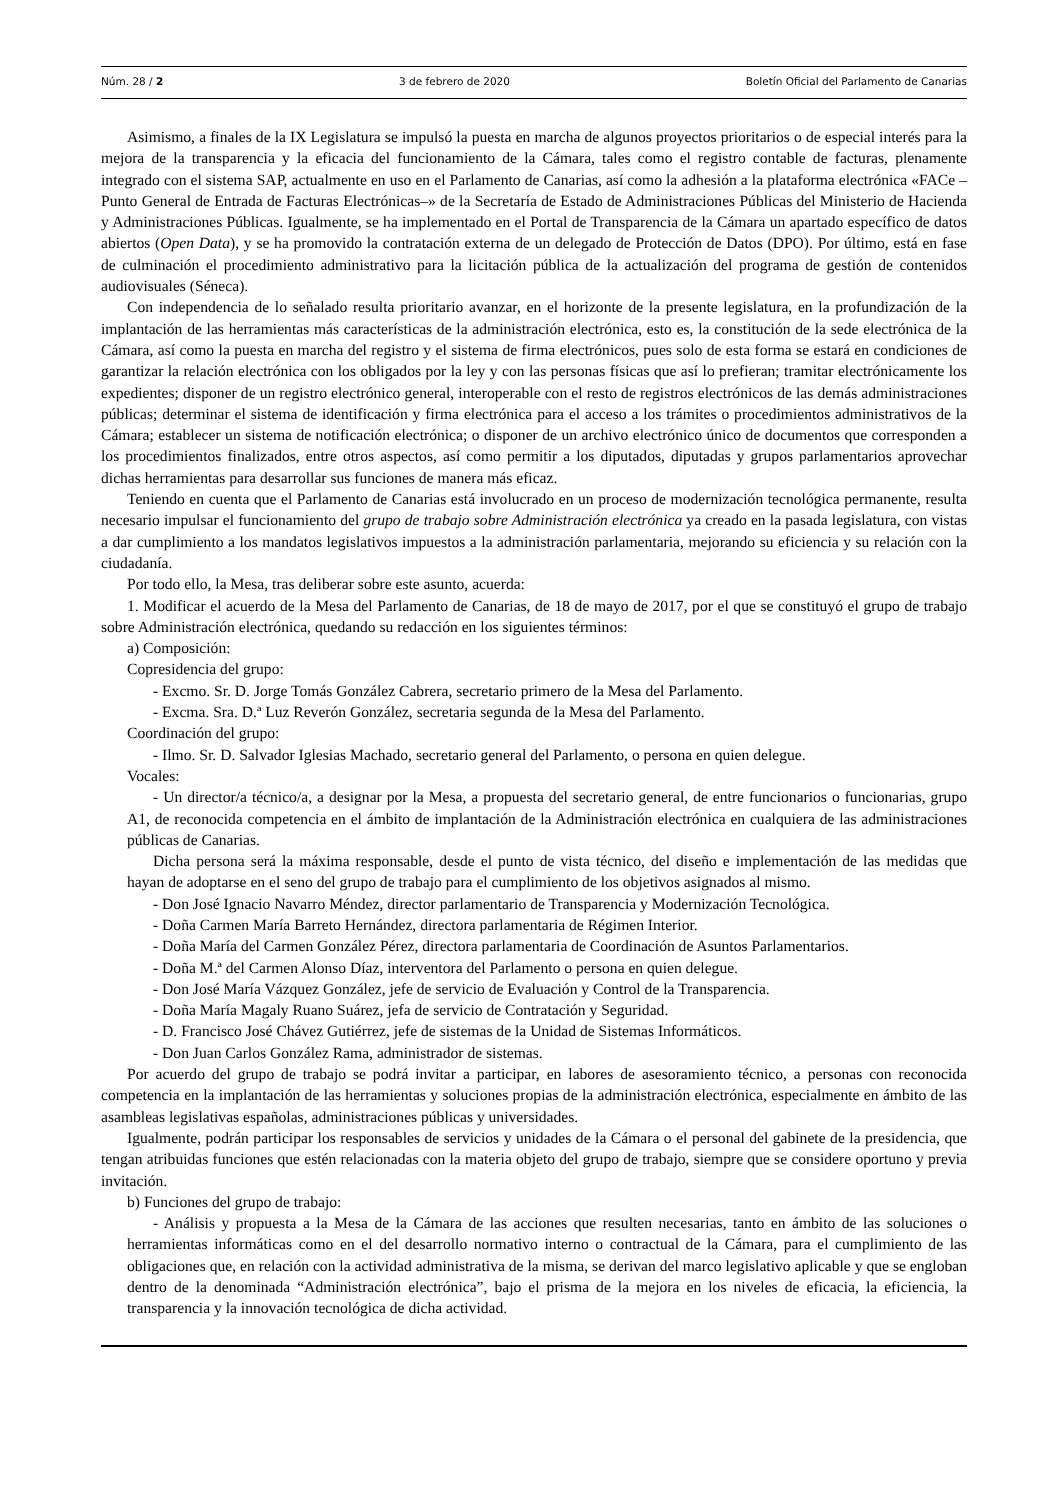Núm. 28 / 2 3 de febrero de 2020 Boletín Oficial del Parlamento de Canarias
Asimismo, a finales de la IX Legislatura se impulsó la puesta en marcha de algunos proyectos prioritarios o de especial interés para la mejora de la transparencia y la eficacia del funcionamiento de la Cámara, tales como el registro contable de facturas, plenamente integrado con el sistema SAP, actualmente en uso en el Parlamento de Canarias, así como la adhesión a la plataforma electrónica «FACe –Punto General de Entrada de Facturas Electrónicas–» de la Secretaría de Estado de Administraciones Públicas del Ministerio de Hacienda y Administraciones Públicas. Igualmente, se ha implementado en el Portal de Transparencia de la Cámara un apartado específico de datos abiertos (Open Data), y se ha promovido la contratación externa de un delegado de Protección de Datos (DPO). Por último, está en fase de culminación el procedimiento administrativo para la licitación pública de la actualización del programa de gestión de contenidos audiovisuales (Séneca).
Con independencia de lo señalado resulta prioritario avanzar, en el horizonte de la presente legislatura, en la profundización de la implantación de las herramientas más características de la administración electrónica, esto es, la constitución de la sede electrónica de la Cámara, así como la puesta en marcha del registro y el sistema de firma electrónicos, pues solo de esta forma se estará en condiciones de garantizar la relación electrónica con los obligados por la ley y con las personas físicas que así lo prefieran; tramitar electrónicamente los expedientes; disponer de un registro electrónico general, interoperable con el resto de registros electrónicos de las demás administraciones públicas; determinar el sistema de identificación y firma electrónica para el acceso a los trámites o procedimientos administrativos de la Cámara; establecer un sistema de notificación electrónica; o disponer de un archivo electrónico único de documentos que corresponden a los procedimientos finalizados, entre otros aspectos, así como permitir a los diputados, diputadas y grupos parlamentarios aprovechar dichas herramientas para desarrollar sus funciones de manera más eficaz.
Teniendo en cuenta que el Parlamento de Canarias está involucrado en un proceso de modernización tecnológica permanente, resulta necesario impulsar el funcionamiento del grupo de trabajo sobre Administración electrónica ya creado en la pasada legislatura, con vistas a dar cumplimiento a los mandatos legislativos impuestos a la administración parlamentaria, mejorando su eficiencia y su relación con la ciudadanía.
Por todo ello, la Mesa, tras deliberar sobre este asunto, acuerda:
1. Modificar el acuerdo de la Mesa del Parlamento de Canarias, de 18 de mayo de 2017, por el que se constituyó el grupo de trabajo sobre Administración electrónica, quedando su redacción en los siguientes términos:
a) Composición:
Copresidencia del grupo:
- Excmo. Sr. D. Jorge Tomás González Cabrera, secretario primero de la Mesa del Parlamento.
- Excma. Sra. D.ª Luz Reverón González, secretaria segunda de la Mesa del Parlamento.
Coordinación del grupo:
- Ilmo. Sr. D. Salvador Iglesias Machado, secretario general del Parlamento, o persona en quien delegue.
Vocales:
- Un director/a técnico/a, a designar por la Mesa, a propuesta del secretario general, de entre funcionarios o funcionarias, grupo A1, de reconocida competencia en el ámbito de implantación de la Administración electrónica en cualquiera de las administraciones públicas de Canarias.
Dicha persona será la máxima responsable, desde el punto de vista técnico, del diseño e implementación de las medidas que hayan de adoptarse en el seno del grupo de trabajo para el cumplimiento de los objetivos asignados al mismo.
- Don José Ignacio Navarro Méndez, director parlamentario de Transparencia y Modernización Tecnológica.
- Doña Carmen María Barreto Hernández, directora parlamentaria de Régimen Interior.
- Doña María del Carmen González Pérez, directora parlamentaria de Coordinación de Asuntos Parlamentarios.
- Doña M.ª del Carmen Alonso Díaz, interventora del Parlamento o persona en quien delegue.
- Don José María Vázquez González, jefe de servicio de Evaluación y Control de la Transparencia.
- Doña María Magaly Ruano Suárez, jefa de servicio de Contratación y Seguridad.
- D. Francisco José Chávez Gutiérrez, jefe de sistemas de la Unidad de Sistemas Informáticos.
- Don Juan Carlos González Rama, administrador de sistemas.
Por acuerdo del grupo de trabajo se podrá invitar a participar, en labores de asesoramiento técnico, a personas con reconocida competencia en la implantación de las herramientas y soluciones propias de la administración electrónica, especialmente en ámbito de las asambleas legislativas españolas, administraciones públicas y universidades.
Igualmente, podrán participar los responsables de servicios y unidades de la Cámara o el personal del gabinete de la presidencia, que tengan atribuidas funciones que estén relacionadas con la materia objeto del grupo de trabajo, siempre que se considere oportuno y previa invitación.
b) Funciones del grupo de trabajo:
- Análisis y propuesta a la Mesa de la Cámara de las acciones que resulten necesarias, tanto en ámbito de las soluciones o herramientas informáticas como en el del desarrollo normativo interno o contractual de la Cámara, para el cumplimiento de las obligaciones que, en relación con la actividad administrativa de la misma, se derivan del marco legislativo aplicable y que se engloban dentro de la denominada “Administración electrónica”, bajo el prisma de la mejora en los niveles de eficacia, la eficiencia, la transparencia y la innovación tecnológica de dicha actividad.